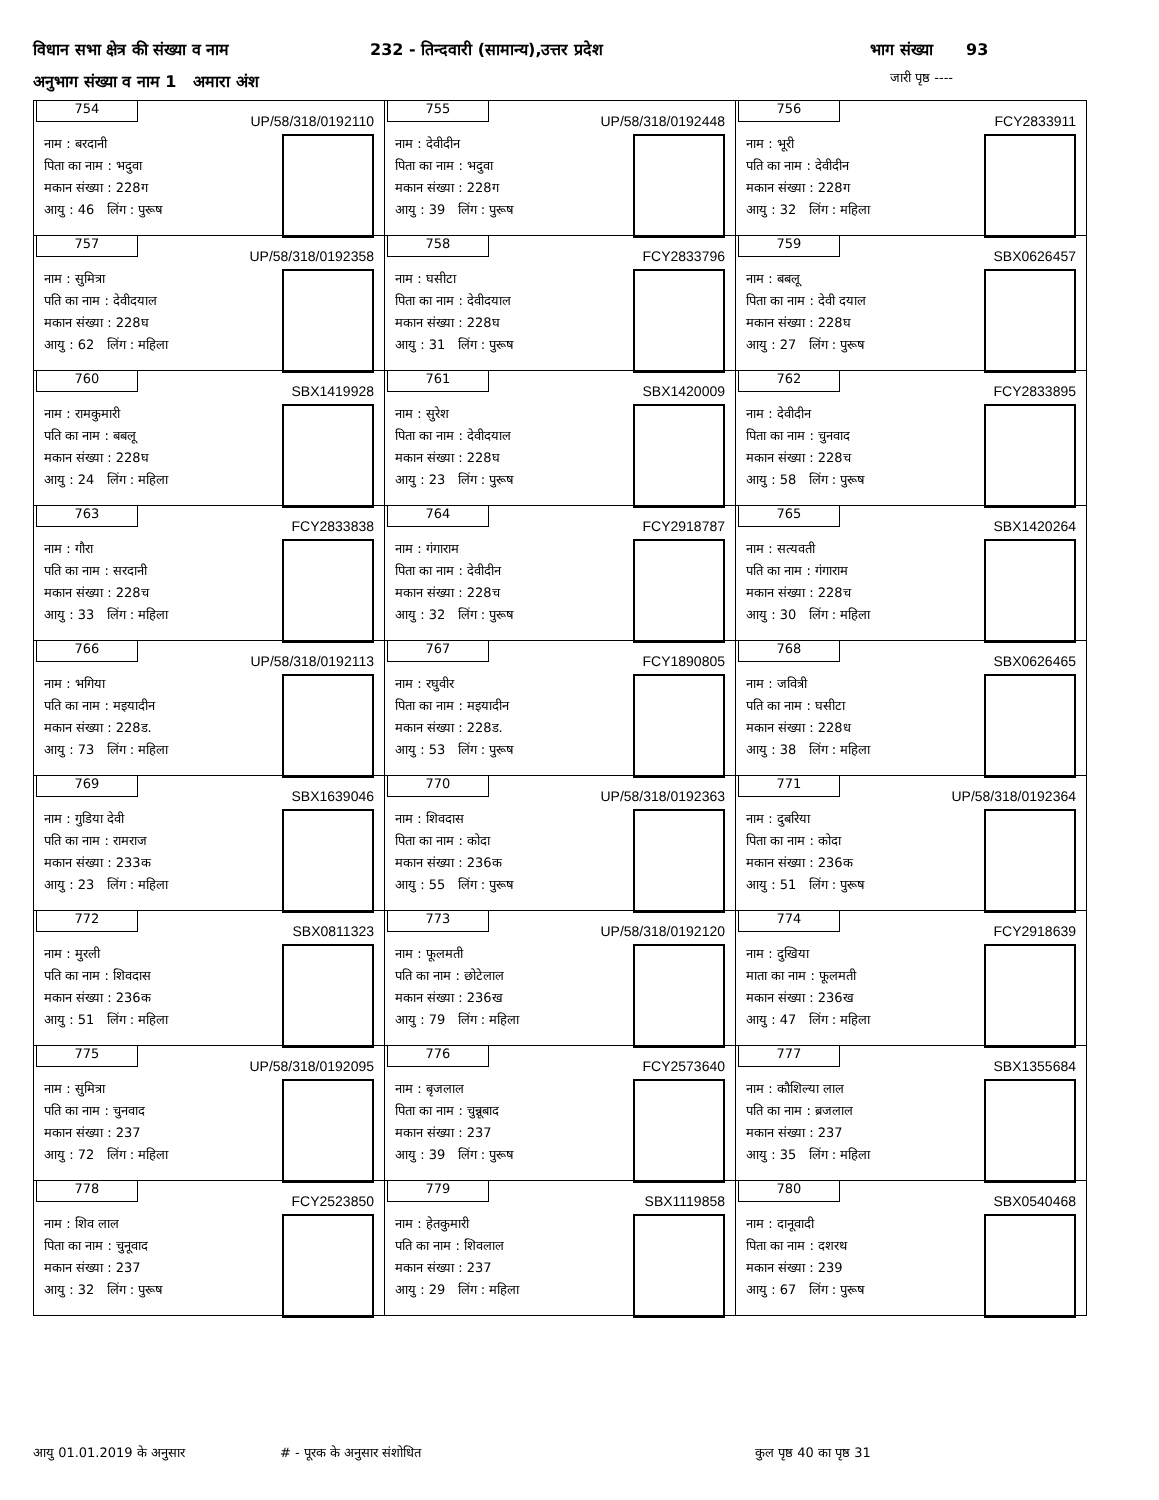विधान सभा क्षेत्र की संख्या व नाम
232 - तिन्दवारी (सामान्य),उत्तर प्रदेश
भाग संख्या 93
अनुभाग संख्या व नाम 1 अमारा अंश
जारी पृष्ठ ----
| 754 UP/58/318/0192110 नाम : बरदानी पिता का नाम : भदुवा मकान संख्या : 228ग आयु : 46 लिंग : पुरूष | 755 UP/58/318/0192448 नाम : देवीदीन पिता का नाम : भदुवा मकान संख्या : 228ग आयु : 39 लिंग : पुरूष | 756 FCY2833911 नाम : भूरी पति का नाम : देवीदीन मकान संख्या : 228ग आयु : 32 लिंग : महिला |
| 757 UP/58/318/0192358 नाम : सुमित्रा पति का नाम : देवीदयाल मकान संख्या : 228घ आयु : 62 लिंग : महिला | 758 FCY2833796 नाम : घसीटा पिता का नाम : देवीदयाल मकान संख्या : 228घ आयु : 31 लिंग : पुरूष | 759 SBX0626457 नाम : बबलू पिता का नाम : देवी दयाल मकान संख्या : 228घ आयु : 27 लिंग : पुरूष |
| 760 SBX1419928 नाम : रामकुमारी पति का नाम : बबलू मकान संख्या : 228घ आयु : 24 लिंग : महिला | 761 SBX1420009 नाम : सुरेश पिता का नाम : देवीदयाल मकान संख्या : 228घ आयु : 23 लिंग : पुरूष | 762 FCY2833895 नाम : देवीदीन पिता का नाम : चुनवाद मकान संख्या : 228च आयु : 58 लिंग : पुरूष |
| 763 FCY2833838 नाम : गौरा पति का नाम : सरदानी मकान संख्या : 228च आयु : 33 लिंग : महिला | 764 FCY2918787 नाम : गंगाराम पिता का नाम : देवीदीन मकान संख्या : 228च आयु : 32 लिंग : पुरूष | 765 SBX1420264 नाम : सत्यवती पति का नाम : गंगाराम मकान संख्या : 228च आयु : 30 लिंग : महिला |
| 766 UP/58/318/0192113 नाम : भगिया पति का नाम : मइयादीन मकान संख्या : 228ड. आयु : 73 लिंग : महिला | 767 FCY1890805 नाम : रघुवीर पिता का नाम : मइयादीन मकान संख्या : 228ड. आयु : 53 लिंग : पुरूष | 768 SBX0626465 नाम : जवित्री पति का नाम : घसीटा मकान संख्या : 228ध आयु : 38 लिंग : महिला |
| 769 SBX1639046 नाम : गुडिया देवी पति का नाम : रामराज मकान संख्या : 233क आयु : 23 लिंग : महिला | 770 UP/58/318/0192363 नाम : शिवदास पिता का नाम : कोदा मकान संख्या : 236क आयु : 55 लिंग : पुरूष | 771 UP/58/318/0192364 नाम : दुबरिया पिता का नाम : कोदा मकान संख्या : 236क आयु : 51 लिंग : पुरूष |
| 772 SBX0811323 नाम : मुरली पति का नाम : शिवदास मकान संख्या : 236क आयु : 51 लिंग : महिला | 773 UP/58/318/0192120 नाम : फूलमती पति का नाम : छोटेलाल मकान संख्या : 236ख आयु : 79 लिंग : महिला | 774 FCY2918639 नाम : दुखिया माता का नाम : फूलमती मकान संख्या : 236ख आयु : 47 लिंग : महिला |
| 775 UP/58/318/0192095 नाम : सुमित्रा पति का नाम : चुनवाद मकान संख्या : 237 आयु : 72 लिंग : महिला | 776 FCY2573640 नाम : बृजलाल पिता का नाम : चुन्नूबाद मकान संख्या : 237 आयु : 39 लिंग : पुरूष | 777 SBX1355684 नाम : कौशिल्या लाल पति का नाम : ब्रजलाल मकान संख्या : 237 आयु : 35 लिंग : महिला |
| 778 FCY2523850 नाम : शिव लाल पिता का नाम : चुनूवाद मकान संख्या : 237 आयु : 32 लिंग : पुरूष | 779 SBX1119858 नाम : हेतकुमारी पति का नाम : शिवलाल मकान संख्या : 237 आयु : 29 लिंग : महिला | 780 SBX0540468 नाम : दानूवादी पिता का नाम : दशरथ मकान संख्या : 239 आयु : 67 लिंग : पुरूष |
आयु 01.01.2019 के अनुसार # - पूरक के अनुसार संशोधित कुल पृष्ठ 40 का पृष्ठ 31